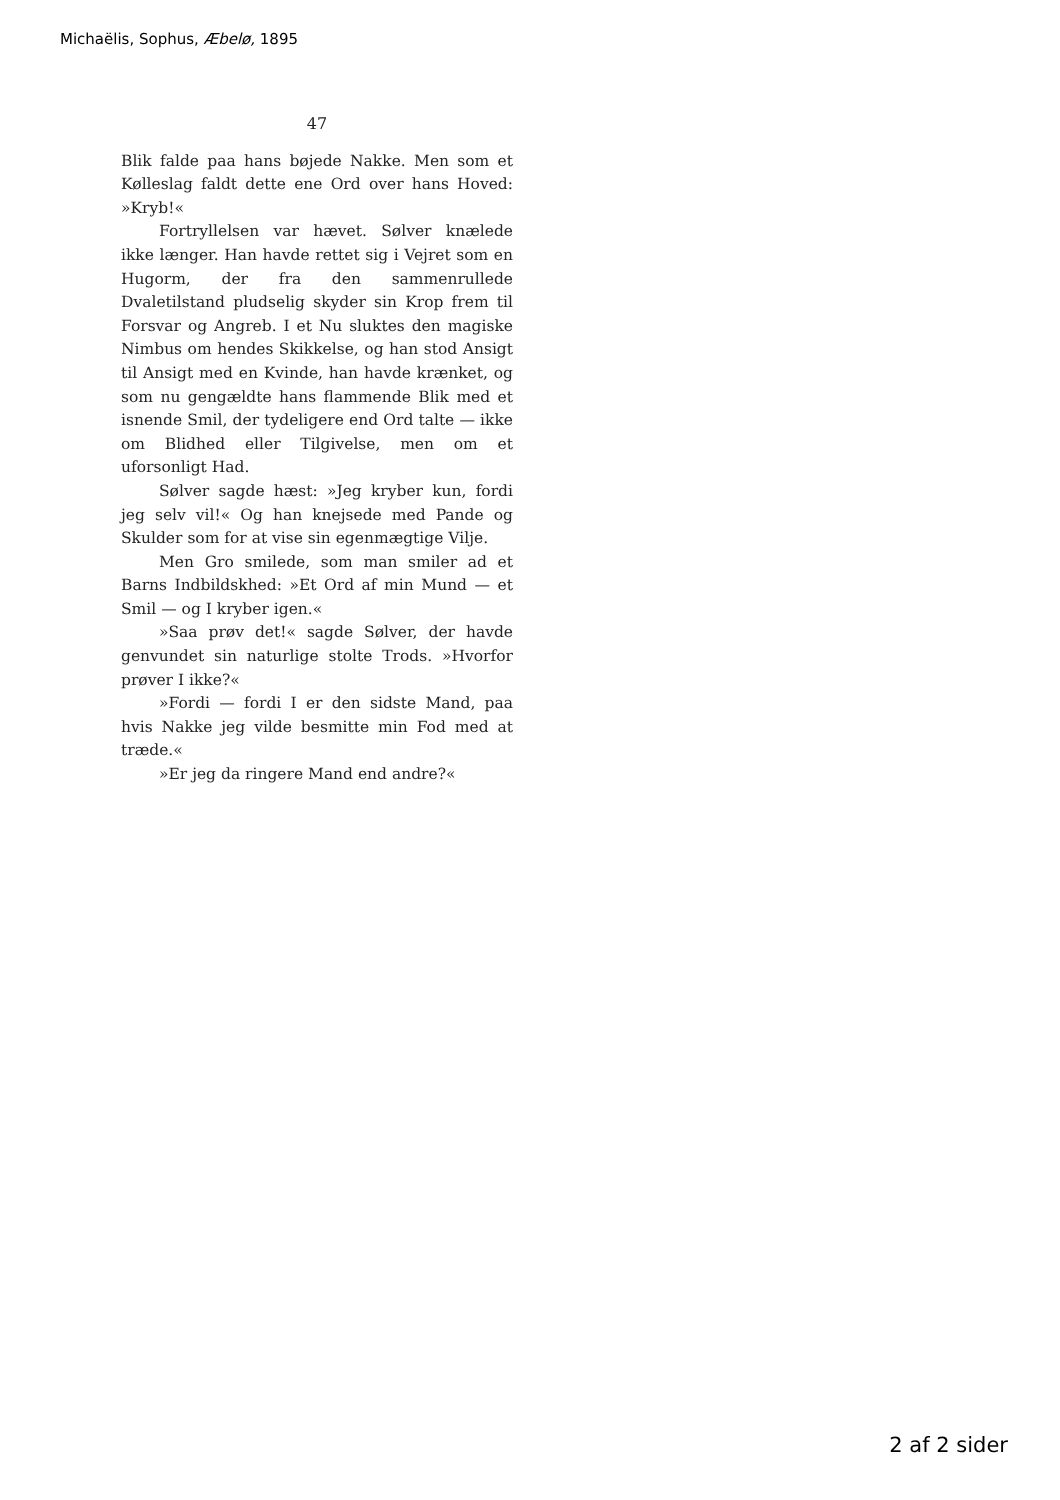Michaëlis, Sophus, Æbelø, 1895
47
Blik falde paa hans bøjede Nakke. Men som et Kølleslag faldt dette ene Ord over hans Hoved: »Kryb!«
Fortryllelsen var hævet. Sølver knælede ikke længer. Han havde rettet sig i Vejret som en Hugorm, der fra den sammenrullede Dvaletilstand pludselig skyder sin Krop frem til Forsvar og Angreb. I et Nu sluktes den magiske Nimbus om hendes Skikkelse, og han stod Ansigt til Ansigt med en Kvinde, han havde krænket, og som nu gengældte hans flammende Blik med et isnende Smil, der tydeligere end Ord talte — ikke om Blidhed eller Tilgivelse, men om et uforsonligt Had.
Sølver sagde hæst: »Jeg kryber kun, fordi jeg selv vil!« Og han knejsede med Pande og Skulder som for at vise sin egenmægtige Vilje.
Men Gro smilede, som man smiler ad et Barns Indbildskhed: »Et Ord af min Mund — et Smil — og I kryber igen.«
»Saa prøv det!« sagde Sølver, der havde genvundet sin naturlige stolte Trods. »Hvorfor prøver I ikke?«
»Fordi — fordi I er den sidste Mand, paa hvis Nakke jeg vilde besmitte min Fod med at træde.«
»Er jeg da ringere Mand end andre?«
2 af 2 sider